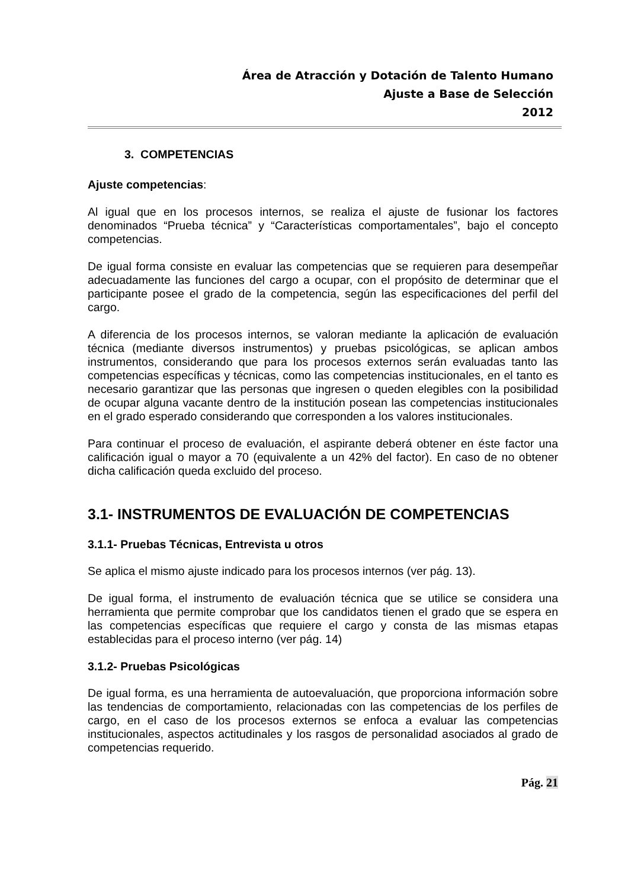Área de Atracción y Dotación de Talento Humano
Ajuste a Base de Selección
2012
3. COMPETENCIAS
Ajuste competencias:
Al igual que en los procesos internos, se realiza el ajuste de fusionar los factores denominados “Prueba técnica” y “Características comportamentales”, bajo el concepto competencias.
De igual forma consiste en evaluar las competencias que se requieren para desempeñar adecuadamente las funciones del cargo a ocupar, con el propósito de determinar que el participante posee el grado de la competencia, según las especificaciones del perfil del cargo.
A diferencia de los procesos internos, se valoran mediante la aplicación de evaluación técnica (mediante diversos instrumentos) y pruebas psicológicas, se aplican ambos instrumentos, considerando que para los procesos externos serán evaluadas tanto las competencias específicas y técnicas, como las competencias institucionales, en el tanto es necesario garantizar que las personas que ingresen o queden elegibles con la posibilidad de ocupar alguna vacante dentro de la institución posean las competencias institucionales en el grado esperado considerando que corresponden a los valores institucionales.
Para continuar el proceso de evaluación, el aspirante deberá obtener en éste factor una calificación igual o mayor a 70 (equivalente a un 42% del factor). En caso de no obtener dicha calificación queda excluido del proceso.
3.1- INSTRUMENTOS DE EVALUACIÓN DE COMPETENCIAS
3.1.1- Pruebas Técnicas, Entrevista u otros
Se aplica el mismo ajuste indicado para los procesos internos (ver pág. 13).
De igual forma, el instrumento de evaluación técnica que se utilice se considera una herramienta que permite comprobar que los candidatos tienen el grado que se espera en las competencias específicas que requiere el cargo y consta de las mismas etapas establecidas para el proceso interno (ver pág. 14)
3.1.2- Pruebas Psicológicas
De igual forma, es una herramienta de autoevaluación, que proporciona información sobre las tendencias de comportamiento, relacionadas con las competencias de los perfiles de cargo, en el caso de los procesos externos se enfoca a evaluar las competencias institucionales, aspectos actitudinales y los rasgos de personalidad asociados al grado de competencias requerido.
Pág. 21